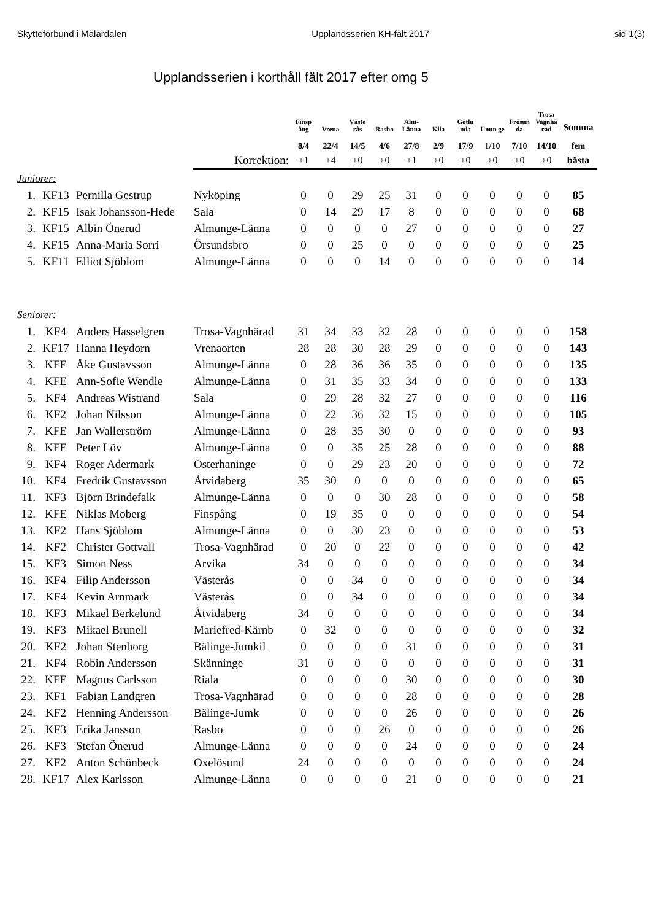Skytteförbund i Mälardalen Upplandsserien KH-fält 2017 sid 1(3)
Upplandsserien i korthåll fält 2017 efter omg 5
| | | | | Finsp ång | Vrena | Väste rås | Rasbo | Alm- Länna | Kila | Götlu nda | Unun ge | Frösun da | Trosa Vagnhä rad | Summa |
| --- | --- | --- | --- | --- | --- | --- | --- | --- | --- | --- | --- | --- | --- | --- |
| | | | | 8/4 | 22/4 | 14/5 | 4/6 | 27/8 | 2/9 | 17/9 | 1/10 | 7/10 | 14/10 | fem |
| | | | Korrektion: | +1 | +4 | ±0 | ±0 | +1 | ±0 | ±0 | ±0 | ±0 | ±0 | bästa |
| Juniorer: | | | | | | | | | | | | | | |
| 1. | KF13 | Pernilla Gestrup | Nyköping | 0 | 0 | 29 | 25 | 31 | 0 | 0 | 0 | 0 | 0 | 85 |
| 2. | KF15 | Isak Johansson-Hede | Sala | 0 | 14 | 29 | 17 | 8 | 0 | 0 | 0 | 0 | 0 | 68 |
| 3. | KF15 | Albin Önerud | Almunge-Länna | 0 | 0 | 0 | 0 | 27 | 0 | 0 | 0 | 0 | 0 | 27 |
| 4. | KF15 | Anna-Maria Sorri | Örsundsbro | 0 | 0 | 25 | 0 | 0 | 0 | 0 | 0 | 0 | 0 | 25 |
| 5. | KF11 | Elliot Sjöblom | Almunge-Länna | 0 | 0 | 0 | 14 | 0 | 0 | 0 | 0 | 0 | 0 | 14 |
| Seniorer: | | | | | | | | | | | | | | |
| 1. | KF4 | Anders Hasselgren | Trosa-Vagnhärad | 31 | 34 | 33 | 32 | 28 | 0 | 0 | 0 | 0 | 0 | 158 |
| 2. | KF17 | Hanna Heydorn | Vrenaorten | 28 | 28 | 30 | 28 | 29 | 0 | 0 | 0 | 0 | 0 | 143 |
| 3. | KFE | Åke Gustavsson | Almunge-Länna | 0 | 28 | 36 | 36 | 35 | 0 | 0 | 0 | 0 | 0 | 135 |
| 4. | KFE | Ann-Sofie Wendle | Almunge-Länna | 0 | 31 | 35 | 33 | 34 | 0 | 0 | 0 | 0 | 0 | 133 |
| 5. | KF4 | Andreas Wistrand | Sala | 0 | 29 | 28 | 32 | 27 | 0 | 0 | 0 | 0 | 0 | 116 |
| 6. | KF2 | Johan Nilsson | Almunge-Länna | 0 | 22 | 36 | 32 | 15 | 0 | 0 | 0 | 0 | 0 | 105 |
| 7. | KFE | Jan Wallerström | Almunge-Länna | 0 | 28 | 35 | 30 | 0 | 0 | 0 | 0 | 0 | 0 | 93 |
| 8. | KFE | Peter Löv | Almunge-Länna | 0 | 0 | 35 | 25 | 28 | 0 | 0 | 0 | 0 | 0 | 88 |
| 9. | KF4 | Roger Adermark | Österhaninge | 0 | 0 | 29 | 23 | 20 | 0 | 0 | 0 | 0 | 0 | 72 |
| 10. | KF4 | Fredrik Gustavsson | Åtvidaberg | 35 | 30 | 0 | 0 | 0 | 0 | 0 | 0 | 0 | 0 | 65 |
| 11. | KF3 | Björn Brindefalk | Almunge-Länna | 0 | 0 | 0 | 30 | 28 | 0 | 0 | 0 | 0 | 0 | 58 |
| 12. | KFE | Niklas Moberg | Finspång | 0 | 19 | 35 | 0 | 0 | 0 | 0 | 0 | 0 | 0 | 54 |
| 13. | KF2 | Hans Sjöblom | Almunge-Länna | 0 | 0 | 30 | 23 | 0 | 0 | 0 | 0 | 0 | 0 | 53 |
| 14. | KF2 | Christer Gottvall | Trosa-Vagnhärad | 0 | 20 | 0 | 22 | 0 | 0 | 0 | 0 | 0 | 0 | 42 |
| 15. | KF3 | Simon Ness | Arvika | 34 | 0 | 0 | 0 | 0 | 0 | 0 | 0 | 0 | 0 | 34 |
| 16. | KF4 | Filip Andersson | Västerås | 0 | 0 | 34 | 0 | 0 | 0 | 0 | 0 | 0 | 0 | 34 |
| 17. | KF4 | Kevin Arnmark | Västerås | 0 | 0 | 34 | 0 | 0 | 0 | 0 | 0 | 0 | 0 | 34 |
| 18. | KF3 | Mikael Berkelund | Åtvidaberg | 34 | 0 | 0 | 0 | 0 | 0 | 0 | 0 | 0 | 0 | 34 |
| 19. | KF3 | Mikael Brunell | Mariefred-Kärnb | 0 | 32 | 0 | 0 | 0 | 0 | 0 | 0 | 0 | 0 | 32 |
| 20. | KF2 | Johan Stenborg | Bälinge-Jumkil | 0 | 0 | 0 | 0 | 31 | 0 | 0 | 0 | 0 | 0 | 31 |
| 21. | KF4 | Robin Andersson | Skänninge | 31 | 0 | 0 | 0 | 0 | 0 | 0 | 0 | 0 | 0 | 31 |
| 22. | KFE | Magnus Carlsson | Riala | 0 | 0 | 0 | 0 | 30 | 0 | 0 | 0 | 0 | 0 | 30 |
| 23. | KF1 | Fabian Landgren | Trosa-Vagnhärad | 0 | 0 | 0 | 0 | 28 | 0 | 0 | 0 | 0 | 0 | 28 |
| 24. | KF2 | Henning Andersson | Bälinge-Jumk | 0 | 0 | 0 | 0 | 26 | 0 | 0 | 0 | 0 | 0 | 26 |
| 25. | KF3 | Erika Jansson | Rasbo | 0 | 0 | 0 | 26 | 0 | 0 | 0 | 0 | 0 | 0 | 26 |
| 26. | KF3 | Stefan Önerud | Almunge-Länna | 0 | 0 | 0 | 0 | 24 | 0 | 0 | 0 | 0 | 0 | 24 |
| 27. | KF2 | Anton Schönbeck | Oxelösund | 24 | 0 | 0 | 0 | 0 | 0 | 0 | 0 | 0 | 0 | 24 |
| 28. | KF17 | Alex Karlsson | Almunge-Länna | 0 | 0 | 0 | 0 | 21 | 0 | 0 | 0 | 0 | 0 | 21 |